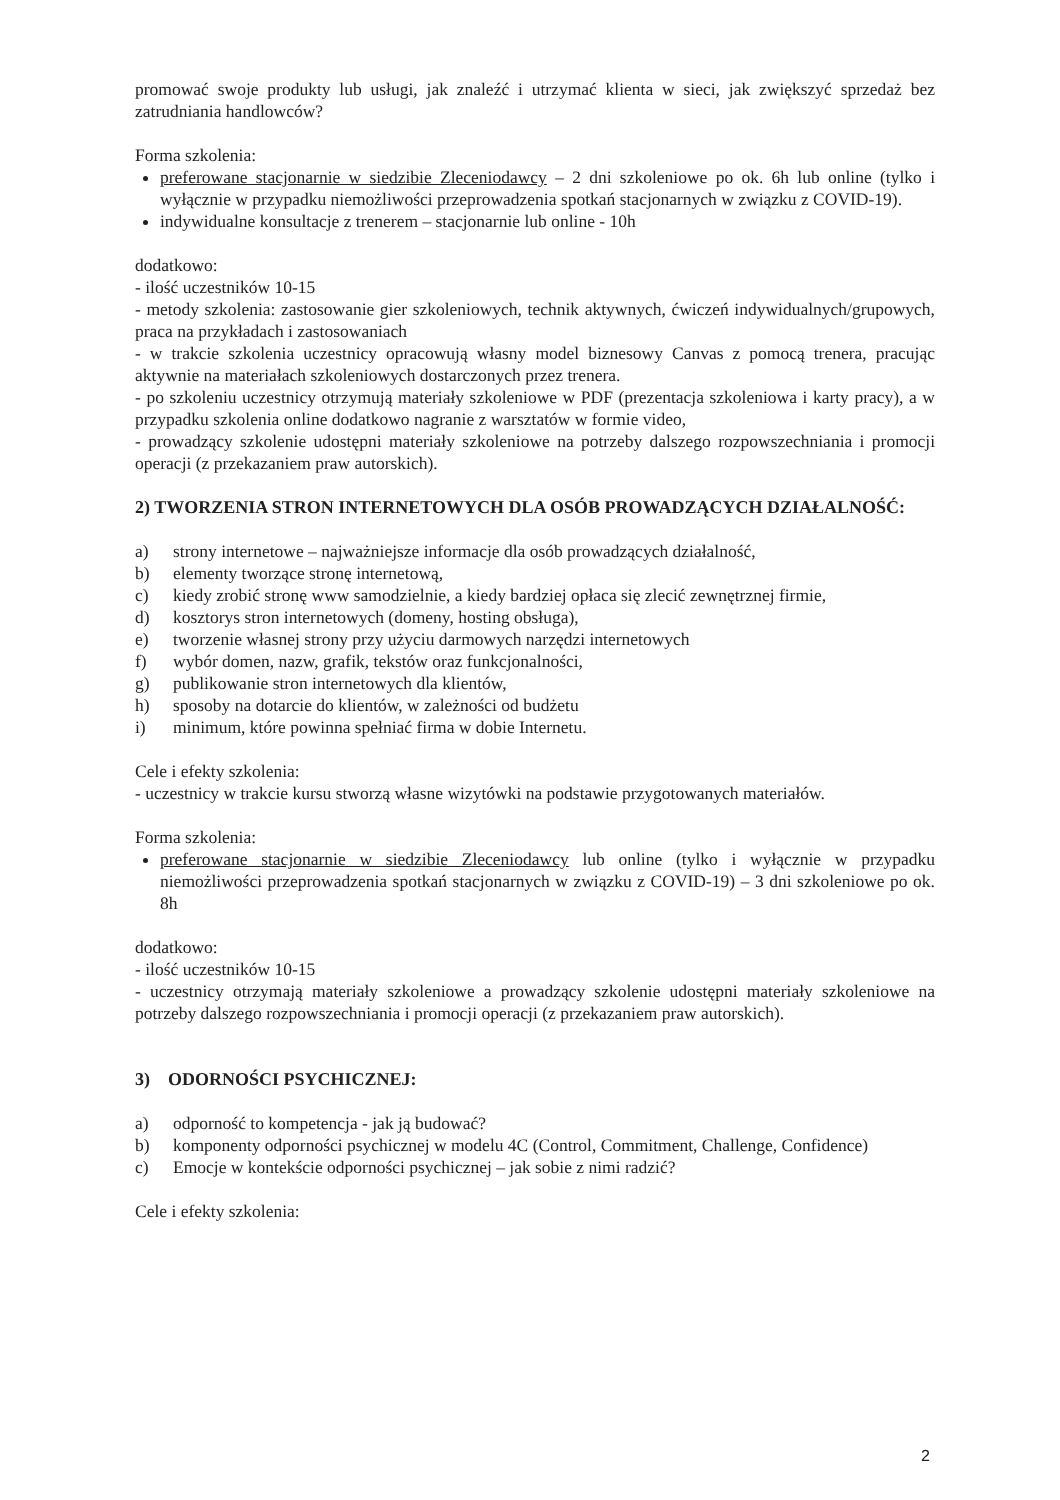promować swoje produkty lub usługi, jak znaleźć i utrzymać klienta w sieci, jak zwiększyć sprzedaż bez zatrudniania handlowców?
Forma szkolenia:
preferowane stacjonarnie w siedzibie Zleceniodawcy – 2 dni szkoleniowe po ok. 6h lub online (tylko i wyłącznie w przypadku niemożliwości przeprowadzenia spotkań stacjonarnych w związku z COVID-19).
indywidualne konsultacje z trenerem – stacjonarnie lub online - 10h
dodatkowo:
- ilość uczestników 10-15
- metody szkolenia: zastosowanie gier szkoleniowych, technik aktywnych, ćwiczeń indywidualnych/grupowych, praca na przykładach i zastosowaniach
- w trakcie szkolenia uczestnicy opracowują własny model biznesowy Canvas z pomocą trenera, pracując aktywnie na materiałach szkoleniowych dostarczonych przez trenera.
- po szkoleniu uczestnicy otrzymują materiały szkoleniowe w PDF (prezentacja szkoleniowa i karty pracy), a w przypadku szkolenia online dodatkowo nagranie z warsztatów w formie video,
- prowadzący szkolenie udostępni materiały szkoleniowe na potrzeby dalszego rozpowszechniania i promocji operacji (z przekazaniem praw autorskich).
2) TWORZENIA STRON INTERNETOWYCH DLA OSÓB PROWADZĄCYCH DZIAŁALNOŚĆ:
a) strony internetowe – najważniejsze informacje dla osób prowadzących działalność,
b) elementy tworzące stronę internetową,
c) kiedy zrobić stronę www samodzielnie, a kiedy bardziej opłaca się zlecić zewnętrznej firmie,
d) kosztorys stron internetowych (domeny, hosting obsługa),
e) tworzenie własnej strony przy użyciu darmowych narzędzi internetowych
f) wybór domen, nazw, grafik, tekstów oraz funkcjonalności,
g) publikowanie stron internetowych dla klientów,
h) sposoby na dotarcie do klientów, w zależności od budżetu
i) minimum, które powinna spełniać firma w dobie Internetu.
Cele i efekty szkolenia:
- uczestnicy w trakcie kursu stworzą własne wizytówki na podstawie przygotowanych materiałów.
Forma szkolenia:
preferowane stacjonarnie w siedzibie Zleceniodawcy lub online (tylko i wyłącznie w przypadku niemożliwości przeprowadzenia spotkań stacjonarnych w związku z COVID-19) – 3 dni szkoleniowe po ok. 8h
dodatkowo:
- ilość uczestników 10-15
- uczestnicy otrzymają materiały szkoleniowe a prowadzący szkolenie udostępni materiały szkoleniowe na potrzeby dalszego rozpowszechniania i promocji operacji (z przekazaniem praw autorskich).
3) ODORNOŚCI PSYCHICZNEJ:
a) odporność to kompetencja - jak ją budować?
b) komponenty odporności psychicznej w modelu 4C (Control, Commitment, Challenge, Confidence)
c) Emocje w kontekście odporności psychicznej – jak sobie z nimi radzić?
Cele i efekty szkolenia:
2